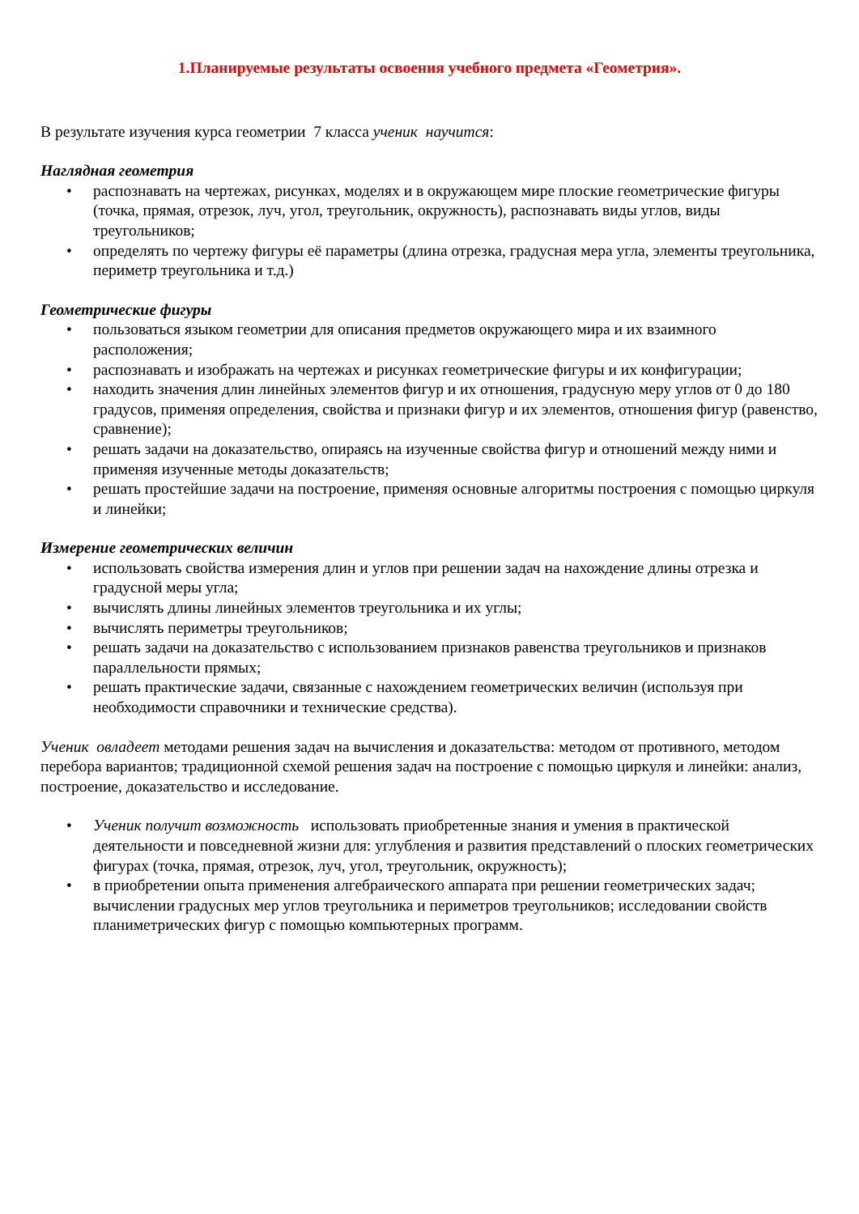1.Планируемые результаты освоения учебного предмета «Геометрия».
В результате изучения курса геометрии 7 класса ученик научится:
Наглядная геометрия
• распознавать на чертежах, рисунках, моделях и в окружающем мире плоские геометрические фигуры (точка, прямая, отрезок, луч, угол, треугольник, окружность), распознавать виды углов, виды треугольников;
• определять по чертежу фигуры её параметры (длина отрезка, градусная мера угла, элементы треугольника, периметр треугольника и т.д.)
Геометрические фигуры
• пользоваться языком геометрии для описания предметов окружающего мира и их взаимного расположения;
• распознавать и изображать на чертежах и рисунках геометрические фигуры и их конфигурации;
• находить значения длин линейных элементов фигур и их отношения, градусную меру углов от 0 до 180 градусов, применяя определения, свойства и признаки фигур и их элементов, отношения фигур (равенство, сравнение);
• решать задачи на доказательство, опираясь на изученные свойства фигур и отношений между ними и применяя изученные методы доказательств;
• решать простейшие задачи на построение, применяя основные алгоритмы построения с помощью циркуля и линейки;
Измерение геометрических величин
• использовать свойства измерения длин и углов при решении задач на нахождение длины отрезка и градусной меры угла;
• вычислять длины линейных элементов треугольника и их углы;
• вычислять периметры треугольников;
• решать задачи на доказательство с использованием признаков равенства треугольников и признаков параллельности прямых;
• решать практические задачи, связанные с нахождением геометрических величин (используя при необходимости справочники и технические средства).
Ученик овладеет методами решения задач на вычисления и доказательства: методом от противного, методом перебора вариантов; традиционной схемой решения задач на построение с помощью циркуля и линейки: анализ, построение, доказательство и исследование.
• Ученик получит возможность использовать приобретенные знания и умения в практической деятельности и повседневной жизни для: углубления и развития представлений о плоских геометрических фигурах (точка, прямая, отрезок, луч, угол, треугольник, окружность);
• в приобретении опыта применения алгебраического аппарата при решении геометрических задач; вычислении градусных мер углов треугольника и периметров треугольников; исследовании свойств планиметрических фигур с помощью компьютерных программ.